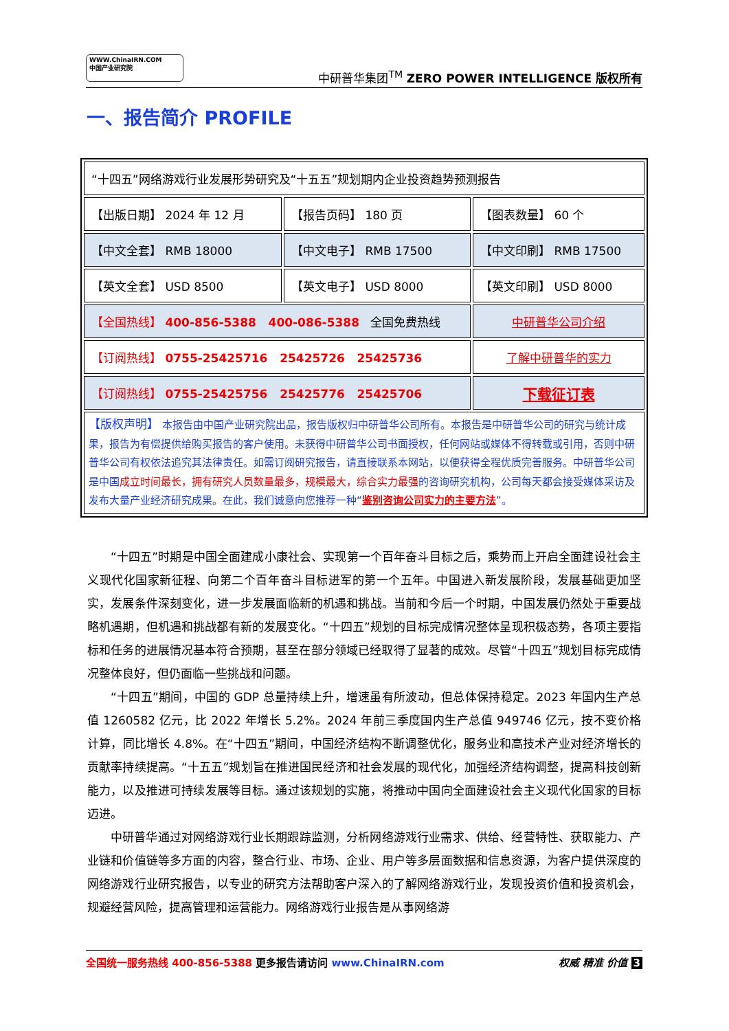WWW.ChinaIRN.COM
中国产业研究院
中研普华集团<sup>TM</sup> ZERO POWER INTELLIGENCE 版权所有
一、报告简介 PROFILE
| “十四五”网络游戏行业发展形势研究及“十五五”规划期内企业投资趋势预测报告 | | |
| 【出版日期】 2024 年 12 月 | 【报告页码】 180 页 | 【图表数量】 60 个 |
| 【中文全套】 RMB 18000 | 【中文电子】 RMB 17500 | 【中文印刷】 RMB 17500 |
| 【英文全套】 USD 8500 | 【英文电子】 USD 8000 | 【英文印刷】 USD 8000 |
| 【全国热线】 400-856-5388 400-086-5388 全国免费热线 | | 中研普华公司介绍 |
| 【订阅热线】 0755-25425716 25425726 25425736 | | 了解中研普华的实力 |
| 【订阅热线】 0755-25425756 25425776 25425706 | | 下载征订表 |
| 【版权声明】 本报告由中国产业研究院出品，报告版权归中研普华公司所有。本报告是中研普华公司的研究与统计成果，报告为有偿提供给购买报告的客户使用。未获得中研普华公司书面授权，任何网站或媒体不得转载或引用，否则中研普华公司有权依法追究其法律责任。如需订阅研究报告，请直接联系本网站，以便获得全程优质完善服务。中研普华公司是中国 成立时间最长，拥有研究人员数量最多，规模最大，综合实力最强 的咨询研究机构，公司每天都会接受媒体采访及发布大量产业经济研究成果。在此，我们诚意向您推荐一种“ 鉴别咨询公司实力的主要方法 ”。 | | |
“十四五”时期是中国全面建成小康社会、实现第一个百年奋斗目标之后，乘势而上开启全面建设社会主义现代化国家新征程、向第二个百年奋斗目标进军的第一个五年。中国进入新发展阶段，发展基础更加坚实，发展条件深刻变化，进一步发展面临新的机遇和挑战。当前和今后一个时期，中国发展仍然处于重要战略机遇期，但机遇和挑战都有新的发展变化。“十四五”规划的目标完成情况整体呈现积极态势，各项主要指标和任务的进展情况基本符合预期，甚至在部分领域已经取得了显著的成效。尽管“十四五”规划目标完成情况整体良好，但仍面临一些挑战和问题。
“十四五”期间，中国的 GDP 总量持续上升，增速虽有所波动，但总体保持稳定。2023 年国内生产总值 1260582 亿元，比 2022 年增长 5.2%。2024 年前三季度国内生产总值 949746 亿元，按不变价格计算，同比增长 4.8%。在“十四五”期间，中国经济结构不断调整优化，服务业和高技术产业对经济增长的贡献率持续提高。“十五五”规划旨在推进国民经济和社会发展的现代化，加强经济结构调整，提高科技创新能力，以及推进可持续发展等目标。通过该规划的实施，将推动中国向全面建设社会主义现代化国家的目标迈进。
中研普华通过对网络游戏行业长期跟踪监测，分析网络游戏行业需求、供给、经营特性、获取能力、产业链和价值链等多方面的内容，整合行业、市场、企业、用户等多层面数据和信息资源，为客户提供深度的网络游戏行业研究报告，以专业的研究方法帮助客户深入的了解网络游戏行业，发现投资价值和投资机会，规避经营风险，提高管理和运营能力。网络游戏行业报告是从事网络游
全国统一服务热线 400-856-5388 更多报告请访问 www.ChinaIRN.com
权威 精准 价值 3